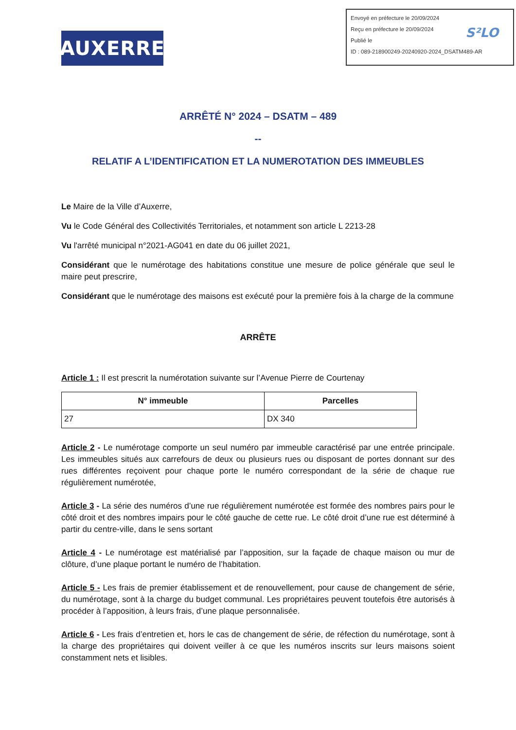AUXERRE
Envoyé en préfecture le 20/09/2024
Reçu en préfecture le 20/09/2024
Publié le
ID : 089-218900249-20240920-2024_DSATM489-AR
S²LO
ARRÊTÉ N° 2024 – DSATM – 489
--
RELATIF A L’IDENTIFICATION ET LA NUMEROTATION DES IMMEUBLES
Le Maire de la Ville d’Auxerre,
Vu le Code Général des Collectivités Territoriales, et notamment son article L 2213-28
Vu l'arrêté municipal n°2021-AG041 en date du 06 juillet 2021,
Considérant que le numérotage des habitations constitue une mesure de police générale que seul le maire peut prescrire,
Considérant que le numérotage des maisons est exécuté pour la première fois à la charge de la commune
ARRÊTE
Article 1 : Il est prescrit la numérotation suivante sur l’Avenue Pierre de Courtenay
| N° immeuble | Parcelles |
| --- | --- |
| 27 | DX 340 |
Article 2 - Le numérotage comporte un seul numéro par immeuble caractérisé par une entrée principale. Les immeubles situés aux carrefours de deux ou plusieurs rues ou disposant de portes donnant sur des rues différentes reçoivent pour chaque porte le numéro correspondant de la série de chaque rue régulièrement numérotée,
Article 3 - La série des numéros d’une rue régulièrement numérotée est formée des nombres pairs pour le côté droit et des nombres impairs pour le côté gauche de cette rue. Le côté droit d’une rue est déterminé à partir du centre-ville, dans le sens sortant
Article 4 - Le numérotage est matérialisé par l’apposition, sur la façade de chaque maison ou mur de clôture, d’une plaque portant le numéro de l’habitation.
Article 5 - Les frais de premier établissement et de renouvellement, pour cause de changement de série, du numérotage, sont à la charge du budget communal. Les propriétaires peuvent toutefois être autorisés à procéder à l’apposition, à leurs frais, d’une plaque personnalisée.
Article 6 - Les frais d’entretien et, hors le cas de changement de série, de réfection du numérotage, sont à la charge des propriétaires qui doivent veiller à ce que les numéros inscrits sur leurs maisons soient constamment nets et lisibles.